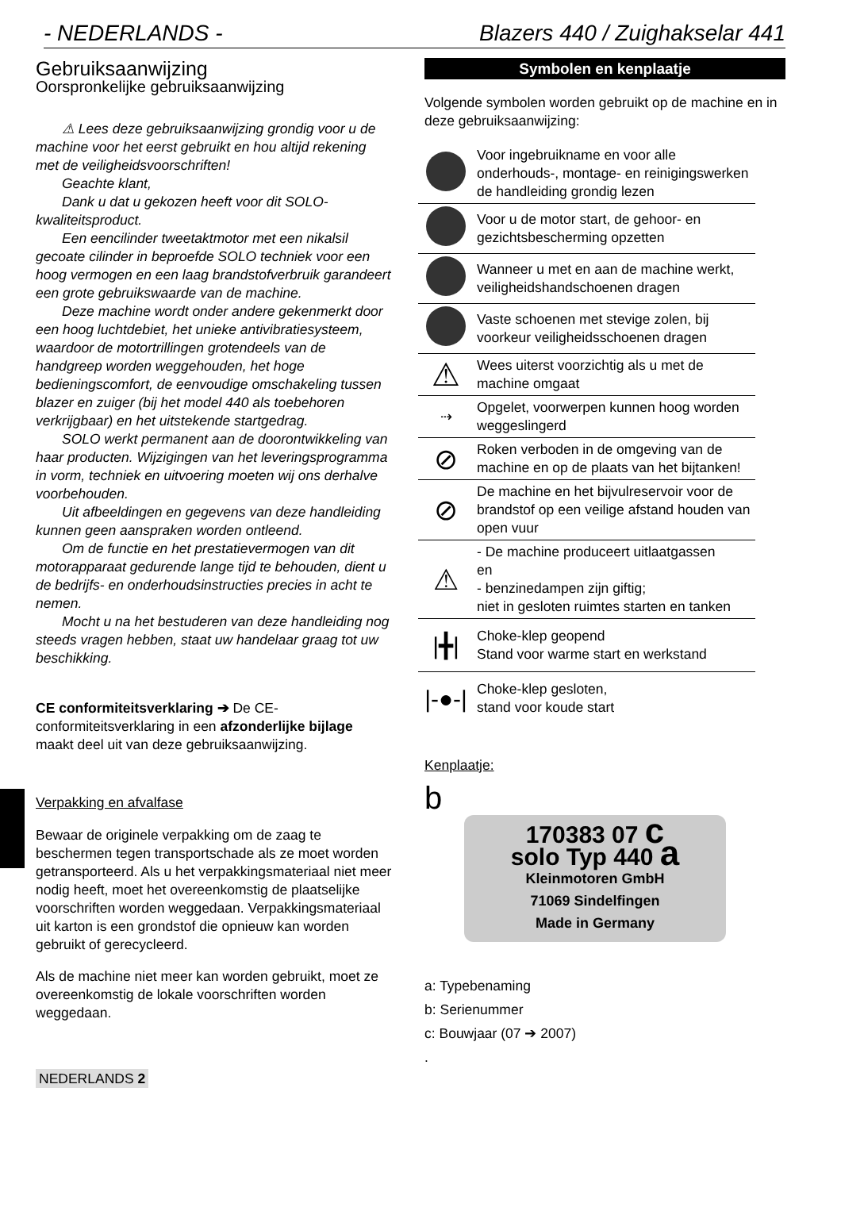- NEDERLANDS - Blazers 440 / Zuighakselar 441
Gebruiksaanwijzing
Oorspronkelijke gebruiksaanwijzing
⚠ Lees deze gebruiksaanwijzing grondig voor u de machine voor het eerst gebruikt en hou altijd rekening met de veiligheidsvoorschriften!
Geachte klant,
Dank u dat u gekozen heeft voor dit SOLO-kwaliteitsproduct.
Een eencilinder tweetaktmotor met een nikalsil gecoate cilinder in beproefde SOLO techniek voor een hoog vermogen en een laag brandstofverbruik garandeert een grote gebruikswaarde van de machine.
Deze machine wordt onder andere gekenmerkt door een hoog luchtdebiet, het unieke antivibratiesysteem, waardoor de motortrillingen grotendeels van de handgreep worden weggehouden, het hoge bedieningscomfort, de eenvoudige omschakeling tussen blazer en zuiger (bij het model 440 als toebehoren verkrijgbaar) en het uitstekende startgedrag.
SOLO werkt permanent aan de doorontwikkeling van haar producten. Wijzigingen van het leveringsprogramma in vorm, techniek en uitvoering moeten wij ons derhalve voorbehouden.
Uit afbeeldingen en gegevens van deze handleiding kunnen geen aanspraken worden ontleend.
Om de functie en het prestatievermogen van dit motorapparaat gedurende lange tijd te behouden, dient u de bedrijfs- en onderhoudsinstructies precies in acht te nemen.
Mocht u na het bestuderen van deze handleiding nog steeds vragen hebben, staat uw handelaar graag tot uw beschikking.
CE conformiteitsverklaring ➔ De CE-conformiteitsverklaring in een afzonderlijke bijlage maakt deel uit van deze gebruiksaanwijzing.
Verpakking en afvalfase
Bewaar de originele verpakking om de zaag te beschermen tegen transportschade als ze moet worden getransporteerd. Als u het verpakkingsmateriaal niet meer nodig heeft, moet het overeenkomstig de plaatselijke voorschriften worden weggedaan. Verpakkingsmateriaal uit karton is een grondstof die opnieuw kan worden gebruikt of gerecycleerd.
Als de machine niet meer kan worden gebruikt, moet ze overeenkomstig de lokale voorschriften worden weggedaan.
NEDERLANDS 2
Symbolen en kenplaatje
Volgende symbolen worden gebruikt op de machine en in deze gebruiksaanwijzing:
| | Voor ingebruikname en voor alle onderhouds-, montage- en reinigingswerken de handleiding grondig lezen |
| | Voor u de motor start, de gehoor- en gezichtsbescherming opzetten |
| | Wanneer u met en aan de machine werkt, veiligheidshandschoenen dragen |
| | Vaste schoenen met stevige zolen, bij voorkeur veiligheidsschoenen dragen |
| ⚠ | Wees uiterst voorzichtig als u met de machine omgaat |
| ⇢ | Opgelet, voorwerpen kunnen hoog worden weggeslingerd |
| ⊘ | Roken verboden in de omgeving van de machine en op de plaats van het bijtanken! |
| ⊘ | De machine en het bijvulreservoir voor de brandstof op een veilige afstand houden van open vuur |
| ⚠ | - De machine produceert uitlaatgassen en - benzinedampen zijn giftig; niet in gesloten ruimtes starten en tanken |
| /╋/ | Choke-klep geopend Stand voor warme start en werkstand |
| /-●-/ | Choke-klep gesloten, stand voor koude start |
Kenplaatje:
b
170383 07 c
solo Typ 440 a
Kleinmotoren GmbH
71069 Sindelfingen
Made in Germany
a: Typebenaming
b: Serienummer
c: Bouwjaar (07 ➔ 2007)
.